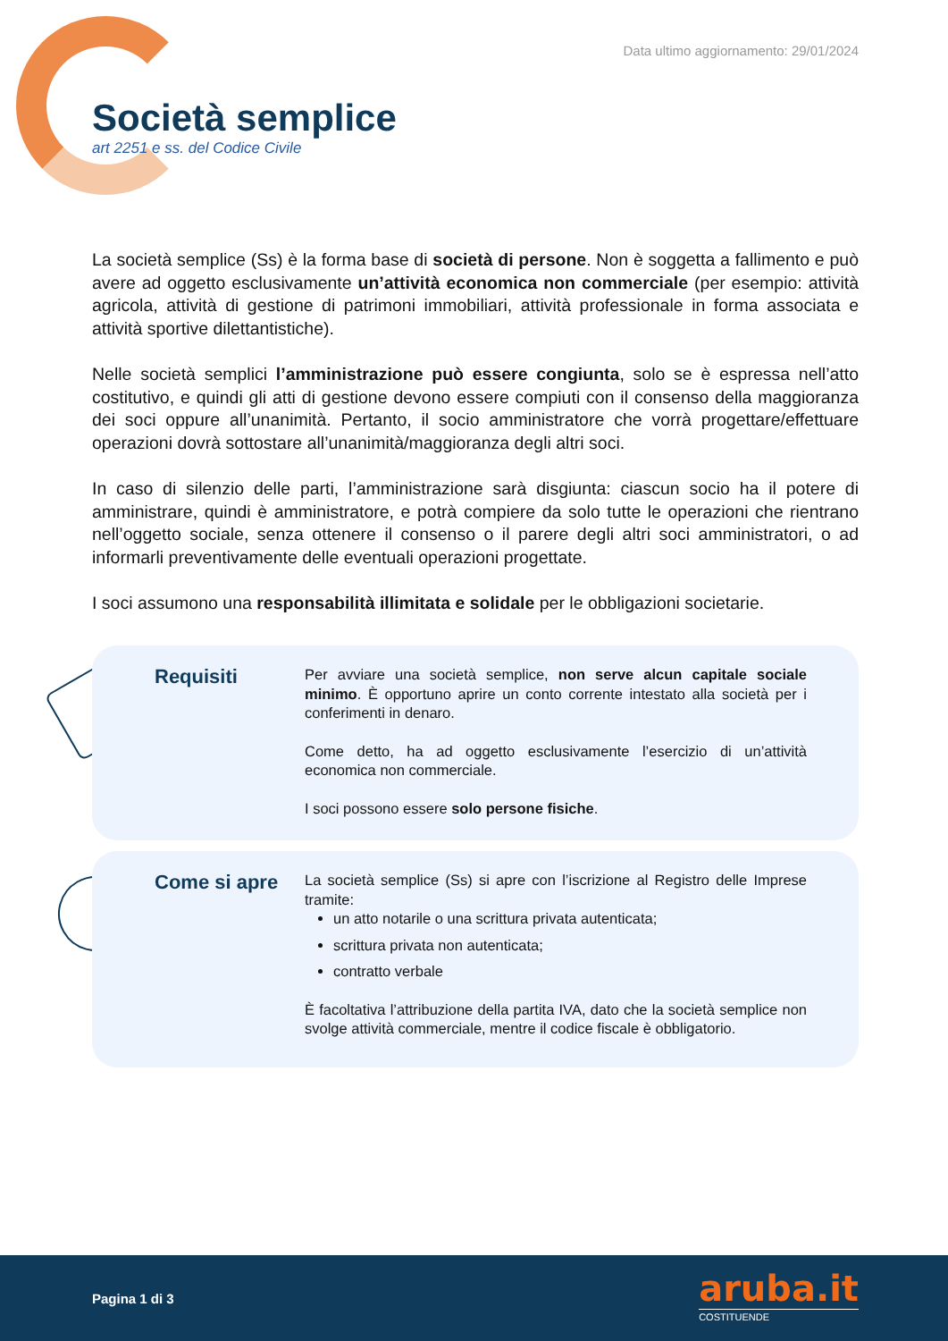Data ultimo aggiornamento: 29/01/2024
Società semplice
art 2251 e ss. del Codice Civile
La società semplice (Ss) è la forma base di società di persone. Non è soggetta a fallimento e può avere ad oggetto esclusivamente un’attività economica non commerciale (per esempio: attività agricola, attività di gestione di patrimoni immobiliari, attività professionale in forma associata e attività sportive dilettantistiche).
Nelle società semplici l’amministrazione può essere congiunta, solo se è espressa nell’atto costitutivo, e quindi gli atti di gestione devono essere compiuti con il consenso della maggioranza dei soci oppure all’unanimità. Pertanto, il socio amministratore che vorrà progettare/effettuare operazioni dovrà sottostare all’unanimità/maggioranza degli altri soci.
In caso di silenzio delle parti, l’amministrazione sarà disgiunta: ciascun socio ha il potere di amministrare, quindi è amministratore, e potrà compiere da solo tutte le operazioni che rientrano nell’oggetto sociale, senza ottenere il consenso o il parere degli altri soci amministratori, o ad informarli preventivamente delle eventuali operazioni progettate.
I soci assumono una responsabilità illimitata e solidale per le obbligazioni societarie.
Requisiti
Per avviare una società semplice, non serve alcun capitale sociale minimo. È opportuno aprire un conto corrente intestato alla società per i conferimenti in denaro.
Come detto, ha ad oggetto esclusivamente l’esercizio di un’attività economica non commerciale.
I soci possono essere solo persone fisiche.
Come si apre
La società semplice (Ss) si apre con l’iscrizione al Registro delle Imprese tramite:
un atto notarile o una scrittura privata autenticata;
scrittura privata non autenticata;
contratto verbale
È facoltativa l’attribuzione della partita IVA, dato che la società semplice non svolge attività commerciale, mentre il codice fiscale è obbligatorio.
Pagina 1 di 3
aruba.it
COSTITUENDE